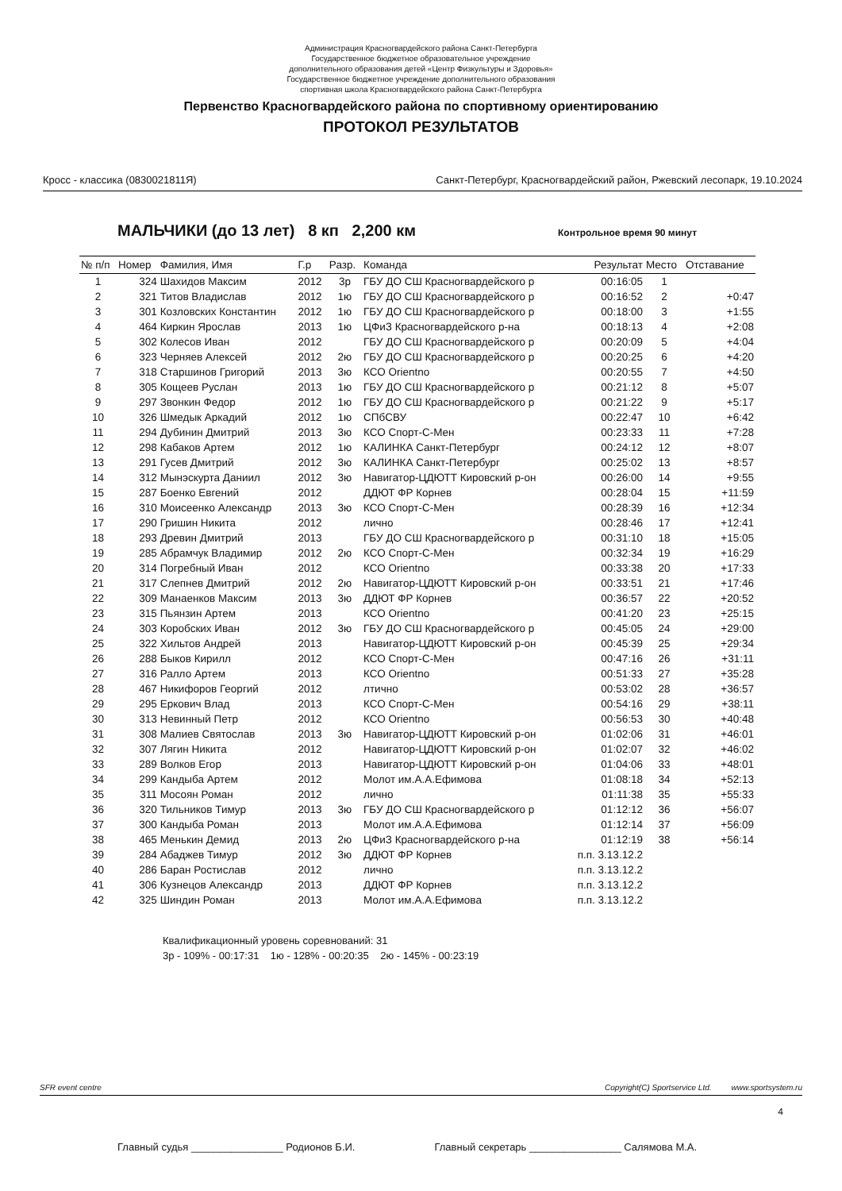Администрация Красногвардейского района Санкт-Петербурга
Государственное бюджетное образовательное учреждение
дополнительного образования детей «Центр Физкультуры и Здоровья»
Государственное бюджетное учреждение дополнительного образования
спортивная школа Красногвардейского района Санкт-Петербурга
Первенство Красногвардейского района по спортивному ориентированию
ПРОТОКОЛ РЕЗУЛЬТАТОВ
Кросс - классика (0830021811Я) Санкт-Петербург, Красногвардейский район, Ржевский лесопарк, 19.10.2024
МАЛЬЧИКИ (до 13 лет) 8 кп 2,200 км Контрольное время 90 минут
| № п/п | Номер | Фамилия, Имя | Г.р | Разр. | Команда | Результат | Место | Отставание |
| --- | --- | --- | --- | --- | --- | --- | --- | --- |
| 1 | 324 | Шахидов Максим | 2012 | 3р | ГБУ ДО СШ Красногвардейского р | 00:16:05 | 1 | |
| 2 | 321 | Титов Владислав | 2012 | 1ю | ГБУ ДО СШ Красногвардейского р | 00:16:52 | 2 | +0:47 |
| 3 | 301 | Козловских Константин | 2012 | 1ю | ГБУ ДО СШ Красногвардейского р | 00:18:00 | 3 | +1:55 |
| 4 | 464 | Киркин Ярослав | 2013 | 1ю | ЦФиЗ Красногвардейского р-на | 00:18:13 | 4 | +2:08 |
| 5 | 302 | Колесов Иван | 2012 | | ГБУ ДО СШ Красногвардейского р | 00:20:09 | 5 | +4:04 |
| 6 | 323 | Черняев Алексей | 2012 | 2ю | ГБУ ДО СШ Красногвардейского р | 00:20:25 | 6 | +4:20 |
| 7 | 318 | Старшинов Григорий | 2013 | 3ю | КСО Orientno | 00:20:55 | 7 | +4:50 |
| 8 | 305 | Кощеев Руслан | 2013 | 1ю | ГБУ ДО СШ Красногвардейского р | 00:21:12 | 8 | +5:07 |
| 9 | 297 | Звонкин Федор | 2012 | 1ю | ГБУ ДО СШ Красногвардейского р | 00:21:22 | 9 | +5:17 |
| 10 | 326 | Шмедык Аркадий | 2012 | 1ю | СПбСВУ | 00:22:47 | 10 | +6:42 |
| 11 | 294 | Дубинин Дмитрий | 2013 | 3ю | КСО Спорт-С-Мен | 00:23:33 | 11 | +7:28 |
| 12 | 298 | Кабаков Артем | 2012 | 1ю | КАЛИНКА Санкт-Петербург | 00:24:12 | 12 | +8:07 |
| 13 | 291 | Гусев Дмитрий | 2012 | 3ю | КАЛИНКА Санкт-Петербург | 00:25:02 | 13 | +8:57 |
| 14 | 312 | Мынэскурта Даниил | 2012 | 3ю | Навигатор-ЦДЮТТ Кировский р-он | 00:26:00 | 14 | +9:55 |
| 15 | 287 | Боенко Евгений | 2012 | | ДДЮТ ФР Корнев | 00:28:04 | 15 | +11:59 |
| 16 | 310 | Моисеенко Александр | 2013 | 3ю | КСО Спорт-С-Мен | 00:28:39 | 16 | +12:34 |
| 17 | 290 | Гришин Никита | 2012 | | лично | 00:28:46 | 17 | +12:41 |
| 18 | 293 | Древин Дмитрий | 2013 | | ГБУ ДО СШ Красногвардейского р | 00:31:10 | 18 | +15:05 |
| 19 | 285 | Абрамчук Владимир | 2012 | 2ю | КСО Спорт-С-Мен | 00:32:34 | 19 | +16:29 |
| 20 | 314 | Погребный Иван | 2012 | | КСО Orientno | 00:33:38 | 20 | +17:33 |
| 21 | 317 | Слепнев Дмитрий | 2012 | 2ю | Навигатор-ЦДЮТТ Кировский р-он | 00:33:51 | 21 | +17:46 |
| 22 | 309 | Манаенков Максим | 2013 | 3ю | ДДЮТ ФР Корнев | 00:36:57 | 22 | +20:52 |
| 23 | 315 | Пьянзин Артем | 2013 | | КСО Orientno | 00:41:20 | 23 | +25:15 |
| 24 | 303 | Коробских Иван | 2012 | 3ю | ГБУ ДО СШ Красногвардейского р | 00:45:05 | 24 | +29:00 |
| 25 | 322 | Хильтов Андрей | 2013 | | Навигатор-ЦДЮТТ Кировский р-он | 00:45:39 | 25 | +29:34 |
| 26 | 288 | Быков Кирилл | 2012 | | КСО Спорт-С-Мен | 00:47:16 | 26 | +31:11 |
| 27 | 316 | Ралло Артем | 2013 | | КСО Orientno | 00:51:33 | 27 | +35:28 |
| 28 | 467 | Никифоров Георгий | 2012 | | лтично | 00:53:02 | 28 | +36:57 |
| 29 | 295 | Еркович Влад | 2013 | | КСО Спорт-С-Мен | 00:54:16 | 29 | +38:11 |
| 30 | 313 | Невинный Петр | 2012 | | КСО Orientno | 00:56:53 | 30 | +40:48 |
| 31 | 308 | Малиев Святослав | 2013 | 3ю | Навигатор-ЦДЮТТ Кировский р-он | 01:02:06 | 31 | +46:01 |
| 32 | 307 | Лягин Никита | 2012 | | Навигатор-ЦДЮТТ Кировский р-он | 01:02:07 | 32 | +46:02 |
| 33 | 289 | Волков Егор | 2013 | | Навигатор-ЦДЮТТ Кировский р-он | 01:04:06 | 33 | +48:01 |
| 34 | 299 | Кандыба Артем | 2012 | | Молот им.А.А.Ефимова | 01:08:18 | 34 | +52:13 |
| 35 | 311 | Мосоян Роман | 2012 | | лично | 01:11:38 | 35 | +55:33 |
| 36 | 320 | Тильников Тимур | 2013 | 3ю | ГБУ ДО СШ Красногвардейского р | 01:12:12 | 36 | +56:07 |
| 37 | 300 | Кандыба Роман | 2013 | | Молот им.А.А.Ефимова | 01:12:14 | 37 | +56:09 |
| 38 | 465 | Менькин Демид | 2013 | 2ю | ЦФиЗ Красногвардейского р-на | 01:12:19 | 38 | +56:14 |
| 39 | 284 | Абаджев Тимур | 2012 | 3ю | ДДЮТ ФР Корнев | п.п. 3.13.12.2 | | |
| 40 | 286 | Баран Ростислав | 2012 | | лично | п.п. 3.13.12.2 | | |
| 41 | 306 | Кузнецов Александр | 2013 | | ДДЮТ ФР Корнев | п.п. 3.13.12.2 | | |
| 42 | 325 | Шиндин Роман | 2013 | | Молот им.А.А.Ефимова | п.п. 3.13.12.2 | | |
Квалификационный уровень соревнований: 31
3р - 109% - 00:17:31 1ю - 128% - 00:20:35 2ю - 145% - 00:23:19
SFR event centre Copyright(C) Sportservice Ltd. www.sportsystem.ru
4
Главный судья ________________ Родионов Б.И. Главный секретарь ________________ Салямова М.А.